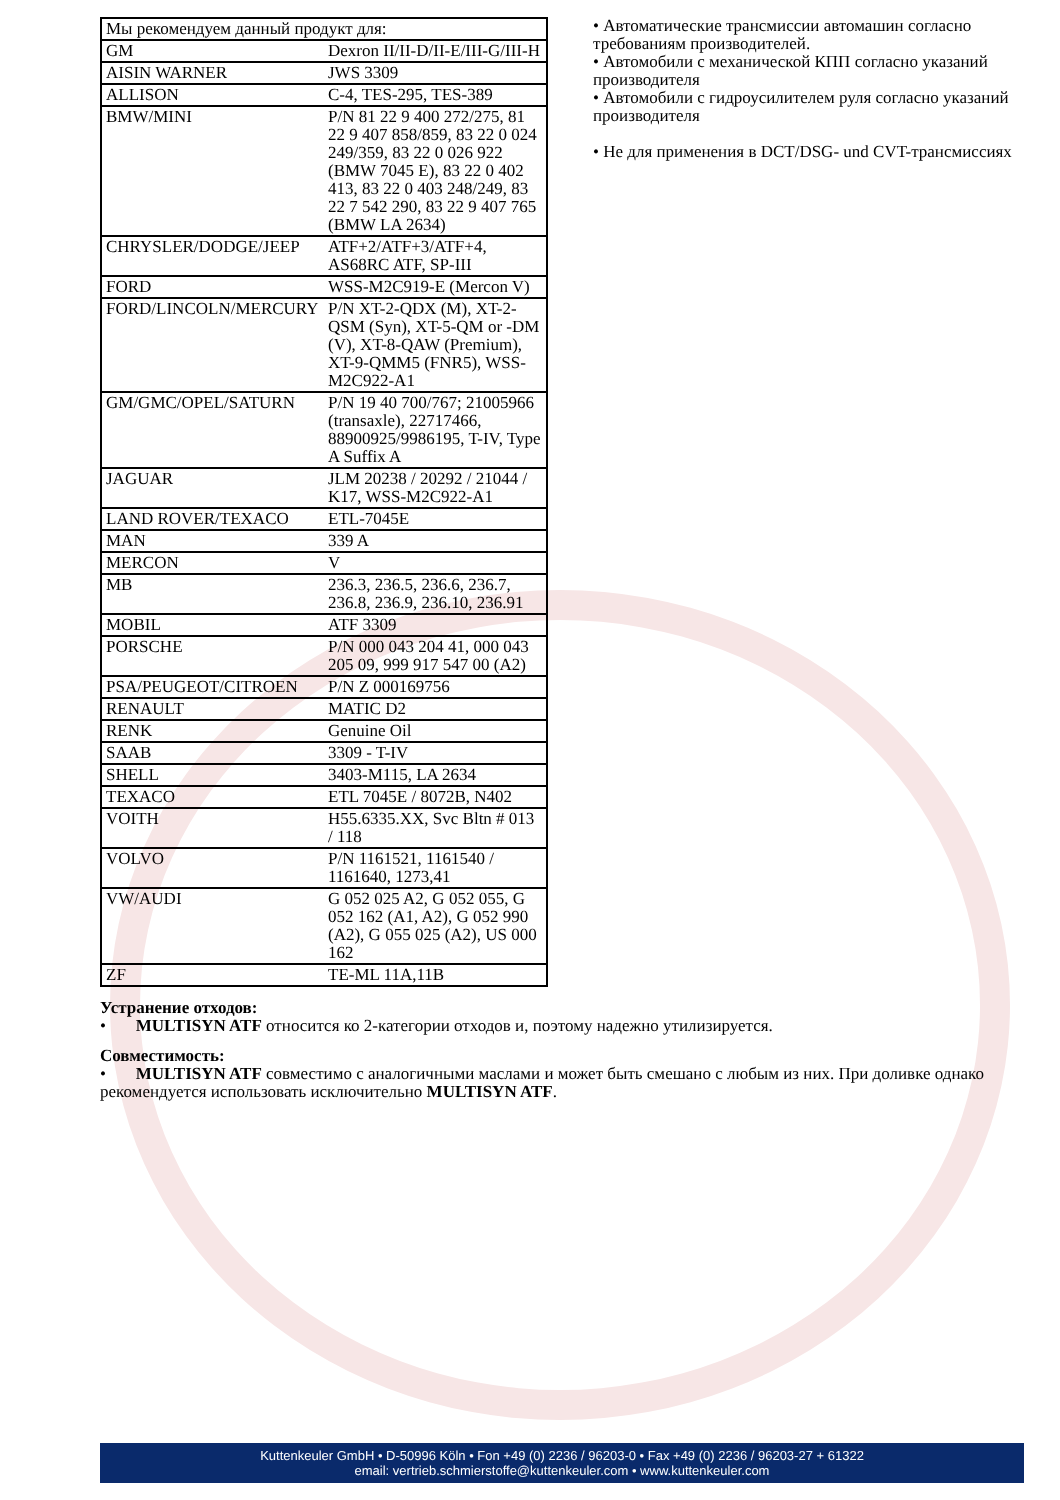| Мы рекомендуем данный продукт для: | |
| GM | Dexron II/II-D/II-E/III-G/III-H |
| AISIN WARNER | JWS 3309 |
| ALLISON | C-4, TES-295, TES-389 |
| BMW/MINI | P/N 81 22 9 400 272/275, 81 22 9 407 858/859, 83 22 0 024 249/359, 83 22 0 026 922 (BMW 7045 E), 83 22 0 402 413, 83 22 0 403 248/249, 83 22 7 542 290, 83 22 9 407 765 (BMW LA 2634) |
| CHRYSLER/DODGE/JEEP | ATF+2/ATF+3/ATF+4, AS68RC ATF, SP-III |
| FORD | WSS-M2C919-E (Mercon V) |
| FORD/LINCOLN/MERCURY | P/N XT-2-QDX (M), XT-2-QSM (Syn), XT-5-QM or -DM (V), XT-8-QAW (Premium), XT-9-QMM5 (FNR5), WSS-M2C922-A1 |
| GM/GMC/OPEL/SATURN | P/N 19 40 700/767; 21005966 (transaxle), 22717466, 88900925/9986195, T-IV, Type A Suffix A |
| JAGUAR | JLM 20238 / 20292 / 21044 / K17, WSS-M2C922-A1 |
| LAND ROVER/TEXACO | ETL-7045E |
| MAN | 339 A |
| MERCON | V |
| MB | 236.3, 236.5, 236.6, 236.7, 236.8, 236.9, 236.10, 236.91 |
| MOBIL | ATF 3309 |
| PORSCHE | P/N 000 043 204 41, 000 043 205 09, 999 917 547 00 (A2) |
| PSA/PEUGEOT/CITROEN | P/N Z 000169756 |
| RENAULT | MATIC D2 |
| RENK | Genuine Oil |
| SAAB | 3309 - T-IV |
| SHELL | 3403-M115, LA 2634 |
| TEXACO | ETL 7045E / 8072B, N402 |
| VOITH | H55.6335.XX, Svc Bltn # 013 / 118 |
| VOLVO | P/N 1161521, 1161540 / 1161640, 1273,41 |
| VW/AUDI | G 052 025 A2, G 052 055, G 052 162 (A1, A2), G 052 990 (A2), G 055 025 (A2), US 000 162 |
| ZF | TE-ML 11A,11B |
• Автоматические трансмиссии автомашин согласно требованиям производителей.
• Автомобили с механической КПП согласно указаний производителя
• Автомобили с гидроусилителем руля согласно указаний производителя
• Не для применения в DCT/DSG- und CVT-трансмиссиях
Устранение отходов:
• MULTISYN ATF относится ко 2-категории отходов и, поэтому надежно утилизируется.
Совместимость:
• MULTISYN ATF совместимо с аналогичными маслами и может быть смешано с любым из них. При доливке однако рекомендуется использовать исключительно MULTISYN ATF.
Kuttenkeuler GmbH • D-50996 Köln • Fon +49 (0) 2236 / 96203-0 • Fax +49 (0) 2236 / 96203-27 + 61322
email: vertrieb.schmierstoffe@kuttenkeuler.com • www.kuttenkeuler.com